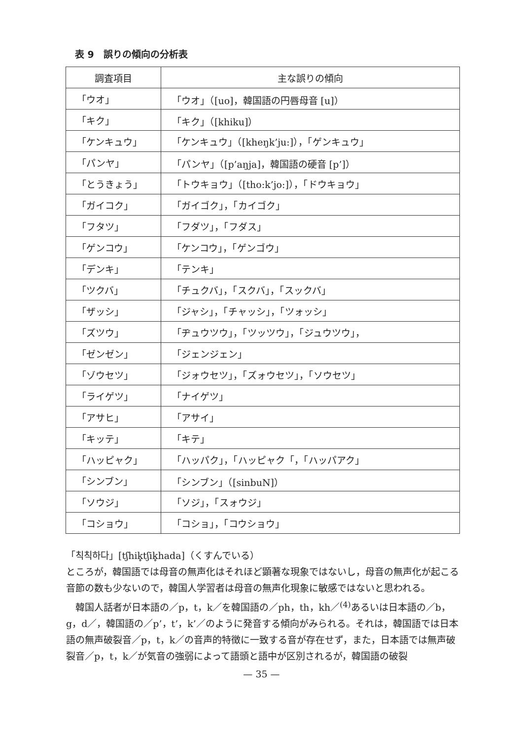表 9　誤りの傾向の分析表
| 調査項目 | 主な誤りの傾向 |
| --- | --- |
| 「ウオ」 | 「ウオ」（[uo]，韓国語の円唇母音 [u]） |
| 「キク」 | 「キク」（[khiku]） |
| 「ケンキュウ」 | 「ケンキュウ」（[kheŋk’ju:]），「ゲンキュウ」 |
| 「パンヤ」 | 「パンヤ」（[p’aŋja]，韓国語の硬音 [p’]） |
| 「とうきょう」 | 「トウキョウ」（[tho:k’jo:]），「ドウキョウ」 |
| 「ガイコク」 | 「ガイゴク」，「カイゴク」 |
| 「フタツ」 | 「フダツ」，「フダス」 |
| 「ゲンコウ」 | 「ケンコウ」，「ゲンゴウ」 |
| 「デンキ」 | 「テンキ」 |
| 「ツクバ」 | 「チュクバ」，「スクバ」，「スックバ」 |
| 「ザッシ」 | 「ジャシ」，「チャッシ」，「ツォッシ」 |
| 「ズツウ」 | 「ヂュウツウ」，「ツッツウ」，「ジュウツウ」， |
| 「ゼンゼン」 | 「ジェンジェン」 |
| 「ゾウセツ」 | 「ジォウセツ」，「ズォウセツ」，「ソウセツ」 |
| 「ライゲツ」 | 「ナイゲツ」 |
| 「アサヒ」 | 「アサイ」 |
| 「キッテ」 | 「キテ」 |
| 「ハッピャク」 | 「ハッパク」，「ハッピャク「，「ハッパアク」 |
| 「シンブン」 | 「シンブン」（[sinbuN]） |
| 「ソウジ」 | 「ソジ」，「スォウジ」 |
| 「コショウ」 | 「コショ」，「コウショウ」 |
「칙칙하다」[tʃhik̥tʃik̥hada]（くすんでいる）
ところが，韓国語では母音の無声化はそれほど顕著な現象ではないし，母音の無声化が起こる音節の数も少ないので，韓国人学習者は母音の無声化現象に敏感ではないと思われる。
　韓国人話者が日本語の／p，t，k／を韓国語の／ph，th，kh／<sup>(4)</sup>あるいは日本語の／b，g，d／，韓国語の／p’，t’，k’／のように発音する傾向がみられる。それは，韓国語では日本語の無声破裂音／p，t，k／の音声的特徴に一致する音が存在せず，また，日本語では無声破裂音／p，t，k／が気音の強弱によって語頭と語中が区別されるが，韓国語の破裂
— 35 —